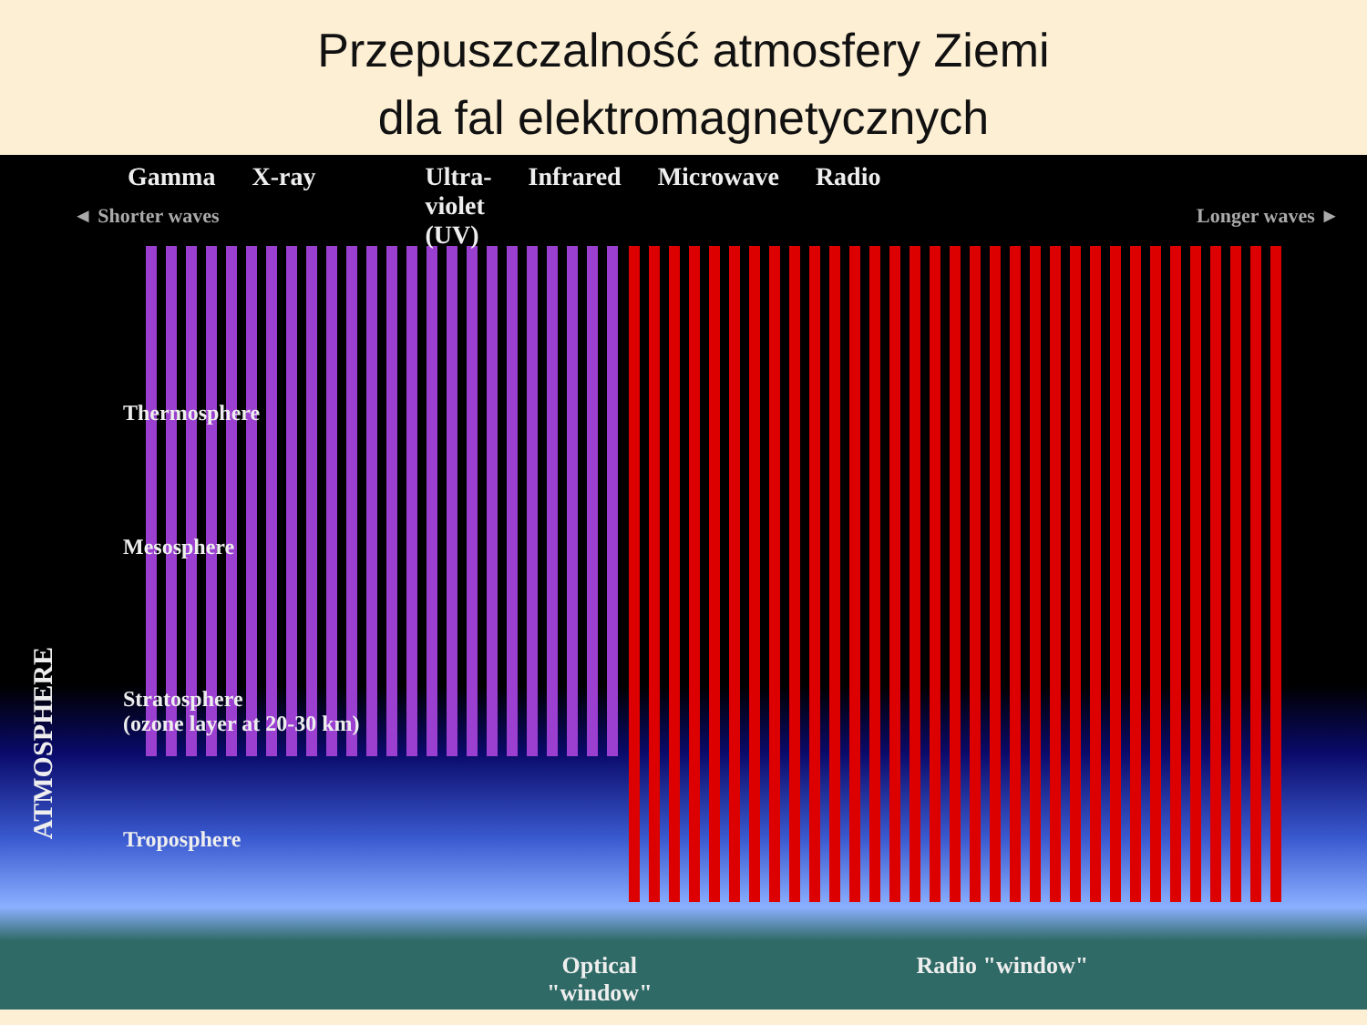Przepuszczalność atmosfery Ziemi
dla fal elektromagnetycznych
Gamma X-ray Ultra-
violet
(UV) Infrared Microwave Radio
◄ Shorter waves Longer waves ►
Thermosphere
Mesosphere
Stratosphere
(ozone layer at 20-30 km)
Troposphere
Optical
"window" Radio "window"
ATMOSPHERE